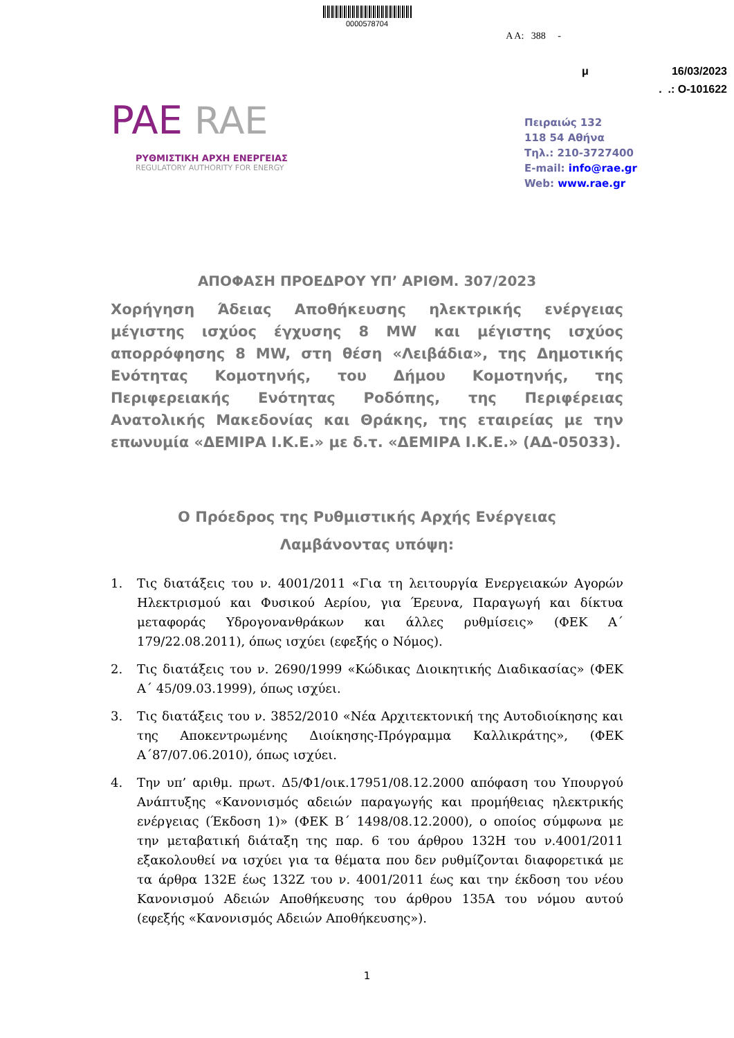0000578704
Α Α: 388 -
μ 16/03/2023
. .: Ο-101622
PAE RAE
ΡΥΘΜΙΣΤΙΚΗ ΑΡΧΗ ΕΝΕΡΓΕΙΑΣ
REGULATORY AUTHORITY FOR ENERGY
Πειραιώς 132
118 54 Αθήνα
Τηλ.: 210-3727400
E-mail: info@rae.gr
Web: www.rae.gr
ΑΠΟΦΑΣΗ ΠΡΟΕΔΡΟΥ ΥΠ’ ΑΡΙΘΜ. 307/2023
Χορήγηση Άδειας Αποθήκευσης ηλεκτρικής ενέργειας μέγιστης ισχύος έγχυσης 8 MW και μέγιστης ισχύος απορρόφησης 8 MW, στη θέση «Λειβάδια», της Δημοτικής Ενότητας Κομοτηνής, του Δήμου Κομοτηνής, της Περιφερειακής Ενότητας Ροδόπης, της Περιφέρειας Ανατολικής Μακεδονίας και Θράκης, της εταιρείας με την επωνυμία «ΔΕΜΙΡΑ Ι.Κ.Ε.» με δ.τ. «ΔΕΜΙΡΑ Ι.Κ.Ε.» (ΑΔ-05033).
Ο Πρόεδρος της Ρυθμιστικής Αρχής Ενέργειας
Λαμβάνοντας υπόψη:
1. Τις διατάξεις του ν. 4001/2011 «Για τη λειτουργία Ενεργειακών Αγορών Ηλεκτρισμού και Φυσικού Αερίου, για Έρευνα, Παραγωγή και δίκτυα μεταφοράς Υδρογονανθράκων και άλλες ρυθμίσεις» (ΦΕΚ Α΄ 179/22.08.2011), όπως ισχύει (εφεξής ο Νόμος).
2. Τις διατάξεις του ν. 2690/1999 «Κώδικας Διοικητικής Διαδικασίας» (ΦΕΚ Α΄ 45/09.03.1999), όπως ισχύει.
3. Τις διατάξεις του ν. 3852/2010 «Νέα Αρχιτεκτονική της Αυτοδιοίκησης και της Αποκεντρωμένης Διοίκησης-Πρόγραμμα Καλλικράτης», (ΦΕΚ Α΄87/07.06.2010), όπως ισχύει.
4. Την υπ’ αριθμ. πρωτ. Δ5/Φ1/οικ.17951/08.12.2000 απόφαση του Υπουργού Ανάπτυξης «Κανονισμός αδειών παραγωγής και προμήθειας ηλεκτρικής ενέργειας (Έκδοση 1)» (ΦΕΚ Β΄ 1498/08.12.2000), ο οποίος σύμφωνα με την μεταβατική διάταξη της παρ. 6 του άρθρου 132Η του ν.4001/2011 εξακολουθεί να ισχύει για τα θέματα που δεν ρυθμίζονται διαφορετικά με τα άρθρα 132Ε έως 132Ζ του ν. 4001/2011 έως και την έκδοση του νέου Κανονισμού Αδειών Αποθήκευσης του άρθρου 135Α του νόμου αυτού (εφεξής «Κανονισμός Αδειών Αποθήκευσης»).
1